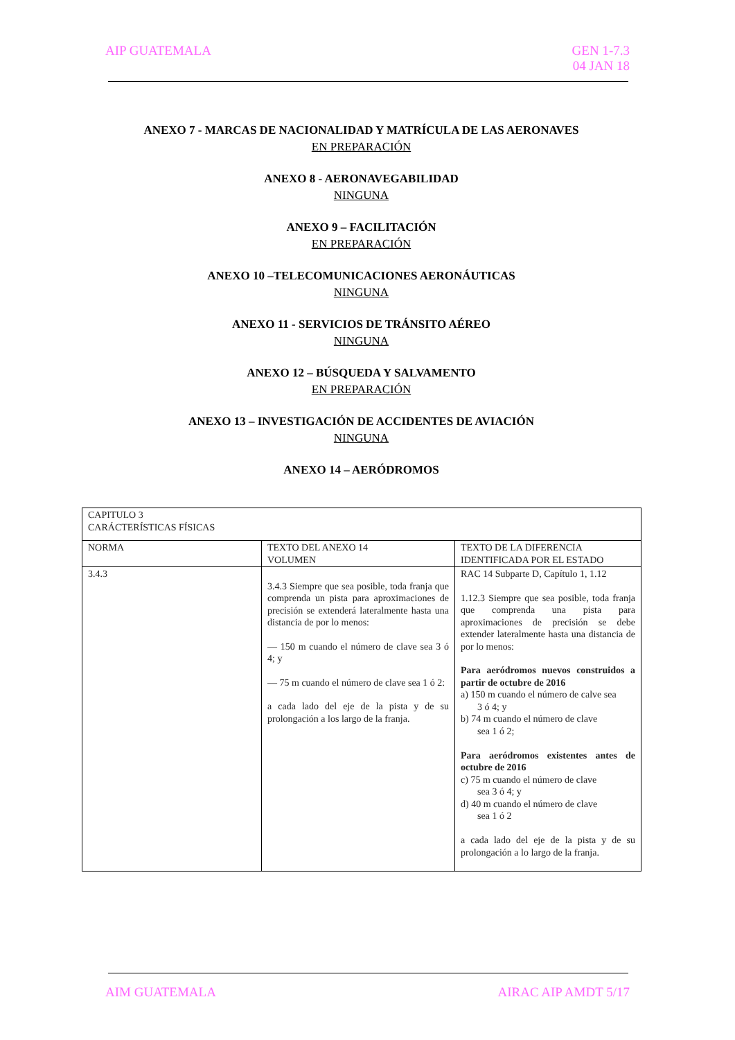AIP GUATEMALA GEN 1-7.3
04 JAN 18
ANEXO 7 - MARCAS DE NACIONALIDAD Y MATRÍCULA DE LAS AERONAVES
EN PREPARACIÓN
ANEXO 8 - AERONAVEGABILIDAD
NINGUNA
ANEXO 9 – FACILITACIÓN
EN PREPARACIÓN
ANEXO 10 –TELECOMUNICACIONES AERONÁUTICAS
NINGUNA
ANEXO 11 - SERVICIOS DE TRÁNSITO AÉREO
NINGUNA
ANEXO 12 – BÚSQUEDA Y SALVAMENTO
EN PREPARACIÓN
ANEXO 13 – INVESTIGACIÓN DE ACCIDENTES DE AVIACIÓN
NINGUNA
ANEXO 14 – AERÓDROMOS
| CAPITULO 3 CARÁCTERÍSTICAS FÍSICAS | | |
| NORMA | TEXTO DEL ANEXO 14 VOLUMEN | TEXTO DE LA DIFERENCIA IDENTIFICADA POR EL ESTADO |
| 3.4.3 | 3.4.3 Siempre que sea posible, toda franja que comprenda un pista para aproximaciones de precisión se extenderá lateralmente hasta una distancia de por lo menos: — 150 m cuando el número de clave sea 3 ó 4; y — 75 m cuando el número de clave sea 1 ó 2: a cada lado del eje de la pista y de su prolongación a los largo de la franja. | RAC 14 Subparte D, Capítulo 1, 1.12 1.12.3 Siempre que sea posible, toda franja que comprenda una pista para aproximaciones de precisión se debe extender lateralmente hasta una distancia de por lo menos: Para aeródromos nuevos construidos a partir de octubre de 2016 a) 150 m cuando el número de calve sea 3 ó 4; y b) 74 m cuando el número de clave sea 1 ó 2; Para aeródromos existentes antes de octubre de 2016 c) 75 m cuando el número de clave sea 3 ó 4; y d) 40 m cuando el número de clave sea 1 ó 2 a cada lado del eje de la pista y de su prolongación a lo largo de la franja. |
AIM GUATEMALA AIRAC AIP AMDT 5/17